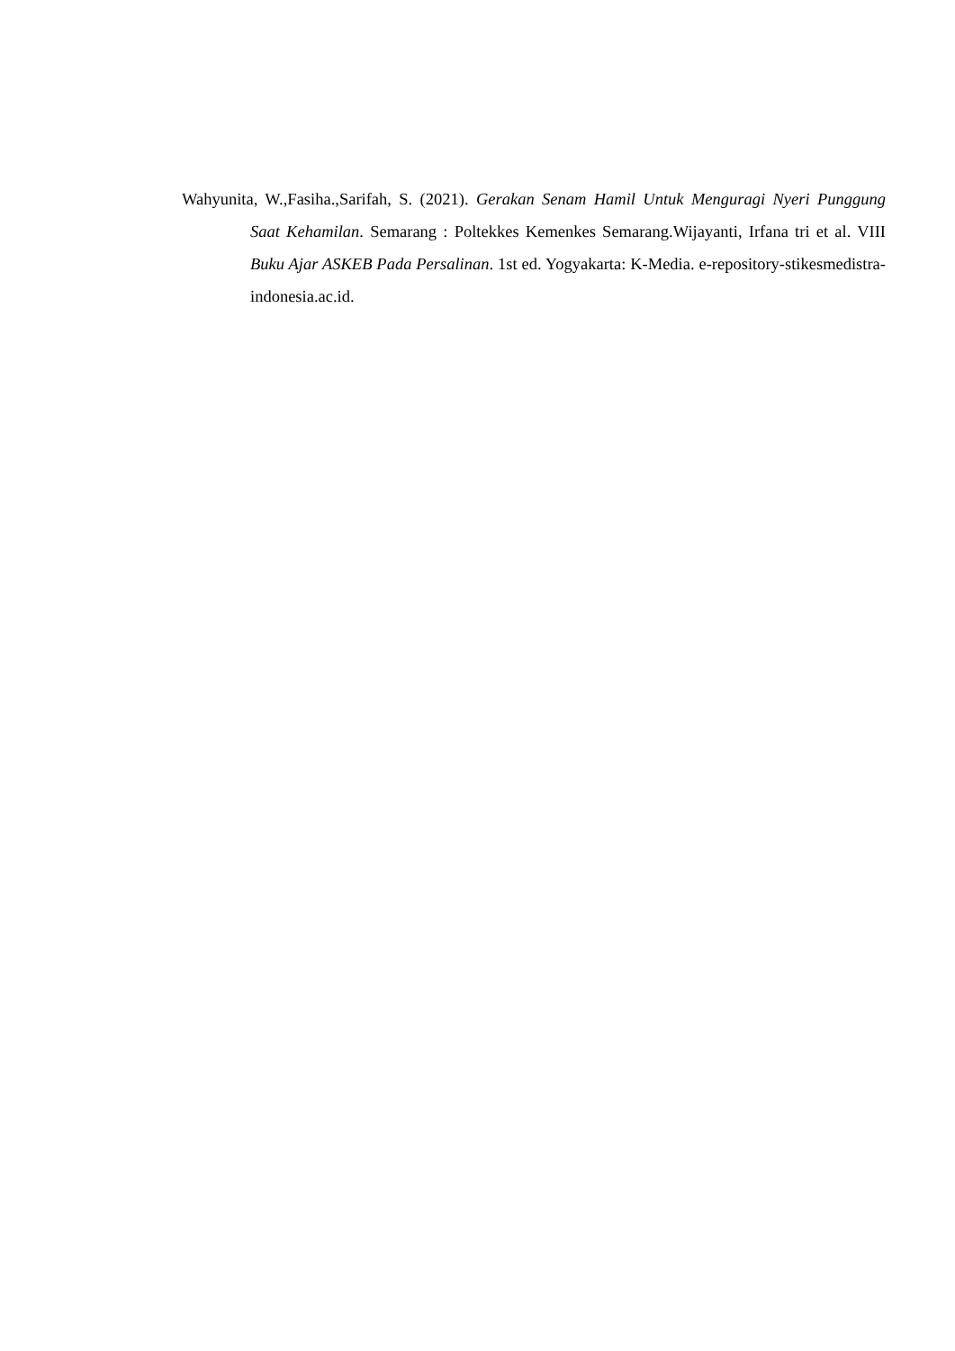Wahyunita, W.,Fasiha.,Sarifah, S. (2021). Gerakan Senam Hamil Untuk Menguragi Nyeri Punggung Saat Kehamilan. Semarang : Poltekkes Kemenkes Semarang.Wijayanti, Irfana tri et al. VIII Buku Ajar ASKEB Pada Persalinan. 1st ed. Yogyakarta: K-Media. e-repository-stikesmedistra-indonesia.ac.id.